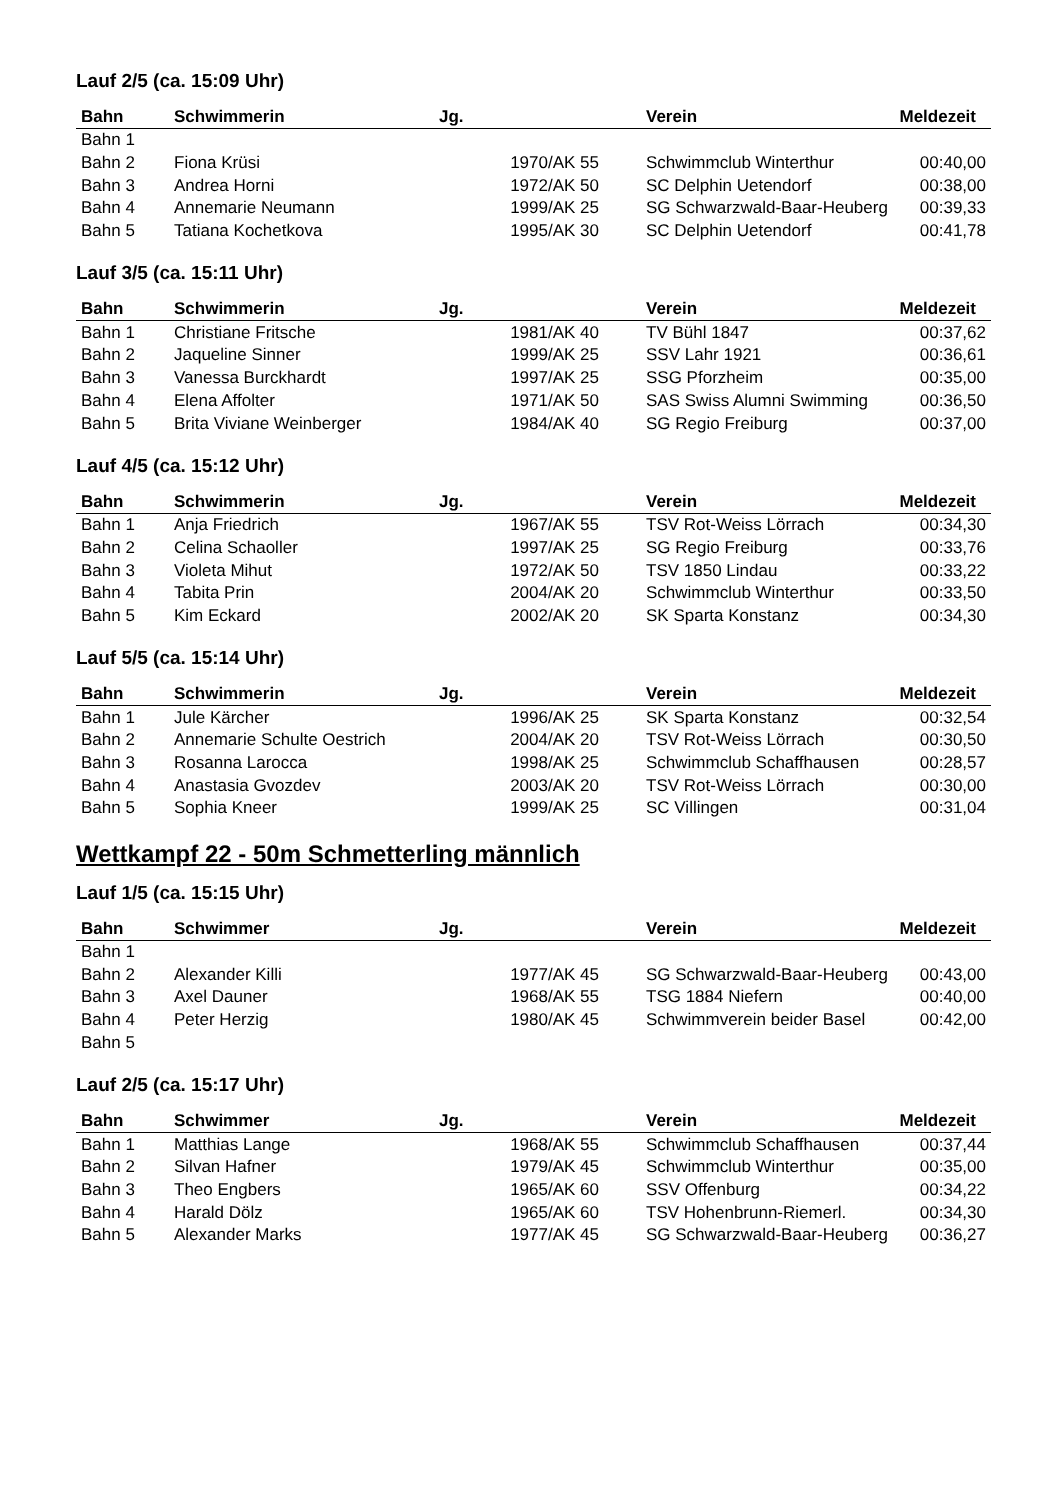Lauf 2/5 (ca. 15:09 Uhr)
| Bahn | Schwimmerin | Jg. | Verein | Meldezeit |
| --- | --- | --- | --- | --- |
| Bahn 1 | | | | |
| Bahn 2 | Fiona Krüsi | 1970/AK 55 | Schwimmclub Winterthur | 00:40,00 |
| Bahn 3 | Andrea Horni | 1972/AK 50 | SC Delphin Uetendorf | 00:38,00 |
| Bahn 4 | Annemarie Neumann | 1999/AK 25 | SG Schwarzwald-Baar-Heuberg | 00:39,33 |
| Bahn 5 | Tatiana Kochetkova | 1995/AK 30 | SC Delphin Uetendorf | 00:41,78 |
Lauf 3/5 (ca. 15:11 Uhr)
| Bahn | Schwimmerin | Jg. | Verein | Meldezeit |
| --- | --- | --- | --- | --- |
| Bahn 1 | Christiane Fritsche | 1981/AK 40 | TV Bühl 1847 | 00:37,62 |
| Bahn 2 | Jaqueline Sinner | 1999/AK 25 | SSV Lahr 1921 | 00:36,61 |
| Bahn 3 | Vanessa Burckhardt | 1997/AK 25 | SSG Pforzheim | 00:35,00 |
| Bahn 4 | Elena Affolter | 1971/AK 50 | SAS Swiss Alumni Swimming | 00:36,50 |
| Bahn 5 | Brita Viviane Weinberger | 1984/AK 40 | SG Regio Freiburg | 00:37,00 |
Lauf 4/5 (ca. 15:12 Uhr)
| Bahn | Schwimmerin | Jg. | Verein | Meldezeit |
| --- | --- | --- | --- | --- |
| Bahn 1 | Anja Friedrich | 1967/AK 55 | TSV Rot-Weiss Lörrach | 00:34,30 |
| Bahn 2 | Celina Schaoller | 1997/AK 25 | SG Regio Freiburg | 00:33,76 |
| Bahn 3 | Violeta Mihut | 1972/AK 50 | TSV 1850 Lindau | 00:33,22 |
| Bahn 4 | Tabita Prin | 2004/AK 20 | Schwimmclub Winterthur | 00:33,50 |
| Bahn 5 | Kim Eckard | 2002/AK 20 | SK Sparta Konstanz | 00:34,30 |
Lauf 5/5 (ca. 15:14 Uhr)
| Bahn | Schwimmerin | Jg. | Verein | Meldezeit |
| --- | --- | --- | --- | --- |
| Bahn 1 | Jule Kärcher | 1996/AK 25 | SK Sparta Konstanz | 00:32,54 |
| Bahn 2 | Annemarie Schulte Oestrich | 2004/AK 20 | TSV Rot-Weiss Lörrach | 00:30,50 |
| Bahn 3 | Rosanna Larocca | 1998/AK 25 | Schwimmclub Schaffhausen | 00:28,57 |
| Bahn 4 | Anastasia Gvozdev | 2003/AK 20 | TSV Rot-Weiss Lörrach | 00:30,00 |
| Bahn 5 | Sophia Kneer | 1999/AK 25 | SC Villingen | 00:31,04 |
Wettkampf 22 - 50m Schmetterling männlich
Lauf 1/5 (ca. 15:15 Uhr)
| Bahn | Schwimmer | Jg. | Verein | Meldezeit |
| --- | --- | --- | --- | --- |
| Bahn 1 | | | | |
| Bahn 2 | Alexander Killi | 1977/AK 45 | SG Schwarzwald-Baar-Heuberg | 00:43,00 |
| Bahn 3 | Axel Dauner | 1968/AK 55 | TSG 1884 Niefern | 00:40,00 |
| Bahn 4 | Peter Herzig | 1980/AK 45 | Schwimmverein beider Basel | 00:42,00 |
| Bahn 5 | | | | |
Lauf 2/5 (ca. 15:17 Uhr)
| Bahn | Schwimmer | Jg. | Verein | Meldezeit |
| --- | --- | --- | --- | --- |
| Bahn 1 | Matthias Lange | 1968/AK 55 | Schwimmclub Schaffhausen | 00:37,44 |
| Bahn 2 | Silvan Hafner | 1979/AK 45 | Schwimmclub Winterthur | 00:35,00 |
| Bahn 3 | Theo Engbers | 1965/AK 60 | SSV Offenburg | 00:34,22 |
| Bahn 4 | Harald Dölz | 1965/AK 60 | TSV Hohenbrunn-Riemerl. | 00:34,30 |
| Bahn 5 | Alexander Marks | 1977/AK 45 | SG Schwarzwald-Baar-Heuberg | 00:36,27 |